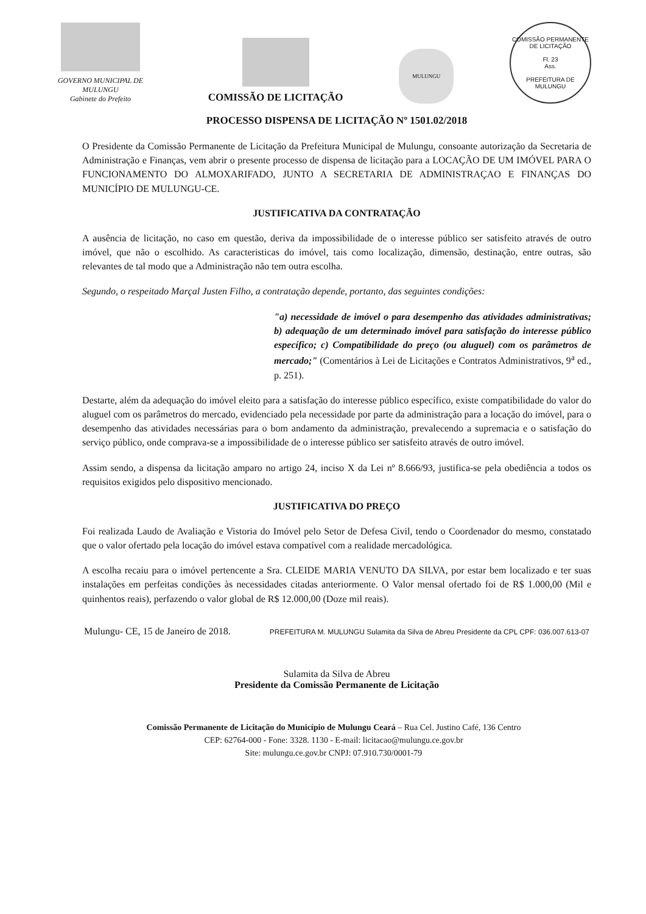GOVERNO MUNICIPAL DE MULUNGU
Gabinete do Prefeito
COMISSÃO DE LICITAÇÃO
MULUNGU
COMISSÃO PERMANENTE DE LICITAÇÃO
Fl. 23
Ass.
PREFEITURA DE MULUNGU
PROCESSO DISPENSA DE LICITAÇÃO Nº 1501.02/2018
O Presidente da Comissão Permanente de Licitação da Prefeitura Municipal de Mulungu, consoante autorização da Secretaria de Administração e Finanças, vem abrir o presente processo de dispensa de licitação para a LOCAÇÃO DE UM IMÓVEL PARA O FUNCIONAMENTO DO ALMOXARIFADO, JUNTO A SECRETARIA DE ADMINISTRAÇAO E FINANÇAS DO MUNICÍPIO DE MULUNGU-CE.
JUSTIFICATIVA DA CONTRATAÇÃO
A ausência de licitação, no caso em questão, deriva da impossibilidade de o interesse público ser satisfeito através de outro imóvel, que não o escolhido. As caracteristicas do imóvel, tais como localização, dimensão, destinação, entre outras, são relevantes de tal modo que a Administração não tem outra escolha.
Segundo, o respeitado Marçal Justen Filho, a contratação depende, portanto, das seguintes condições:
"a) necessidade de imóvel o para desempenho das atividades administrativas; b) adequação de um determinado imóvel para satisfação do interesse público específico; c) Compatibilidade do preço (ou aluguel) com os parâmetros de mercado;" (Comentários à Lei de Licitações e Contratos Administrativos, 9<sup>a</sup> ed., p. 251).
Destarte, além da adequação do imóvel eleito para a satisfação do interesse público específico, existe compatibilidade do valor do aluguel com os parâmetros do mercado, evidenciado pela necessidade por parte da administração para a locação do imóvel, para o desempenho das atividades necessárias para o bom andamento da administração, prevalecendo a supremacia e o satisfação do serviço público, onde comprava-se a impossibilidade de o interesse público ser satisfeito através de outro imóvel.
Assim sendo, a dispensa da licitação amparo no artigo 24, inciso X da Lei nº 8.666/93, justifica-se pela obediência a todos os requisitos exigidos pelo dispositivo mencionado.
JUSTIFICATIVA DO PREÇO
Foi realizada Laudo de Avaliação e Vistoria do Imóvel pelo Setor de Defesa Civil, tendo o Coordenador do mesmo, constatado que o valor ofertado pela locação do imóvel estava compatível com a realidade mercadológica.
A escolha recaiu para o imóvel pertencente a Sra. CLEIDE MARIA VENUTO DA SILVA, por estar bem localizado e ter suas instalações em perfeitas condições às necessidades citadas anteriormente. O Valor mensal ofertado foi de R$ 1.000,00 (Mil e quinhentos reais), perfazendo o valor global de R$ 12.000,00 (Doze mil reais).
Mulungu- CE, 15 de Janeiro de 2018. PREFEITURA M. MULUNGU Sulamita da Silva de Abreu Presidente da CPL CPF: 036.007.613-07
Sulamita da Silva de Abreu
Presidente da Comissão Permanente de Licitação
Comissão Permanente de Licitação do Município de Mulungu Ceará – Rua Cel. Justino Café, 136 Centro
CEP: 62764-000 - Fone: 3328. 1130 - E-mail: licitacao@mulungu.ce.gov.br
Site: mulungu.ce.gov.br CNPJ: 07.910.730/0001-79